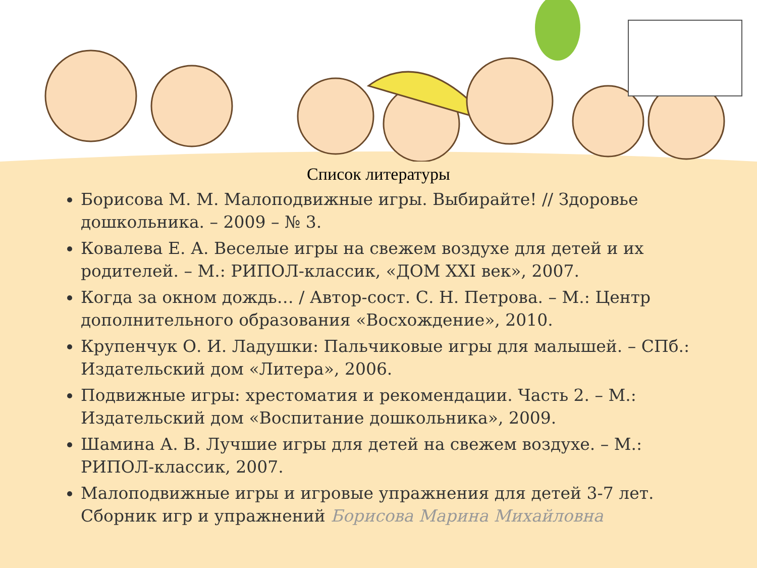Список литературы
Борисова М. М. Малоподвижные игры. Выбирайте! // Здоровье дошкольника. – 2009 – № 3.
Ковалева Е. А. Веселые игры на свежем воздухе для детей и их родителей. – М.: РИПОЛ-классик, «ДОМ XXI век», 2007.
Когда за окном дождь… / Автор-сост. С. Н. Петрова. – М.: Центр дополнительного образования «Восхождение», 2010.
Крупенчук О. И. Ладушки: Пальчиковые игры для малышей. – СПб.: Издательский дом «Литера», 2006.
Подвижные игры: хрестоматия и рекомендации. Часть 2. – М.: Издательский дом «Воспитание дошкольника», 2009.
Шамина А. В. Лучшие игры для детей на свежем воздухе. – М.: РИПОЛ-классик, 2007.
Малоподвижные игры и игровые упражнения для детей 3-7 лет. Сборник игр и упражнений Борисова Марина Михайловна